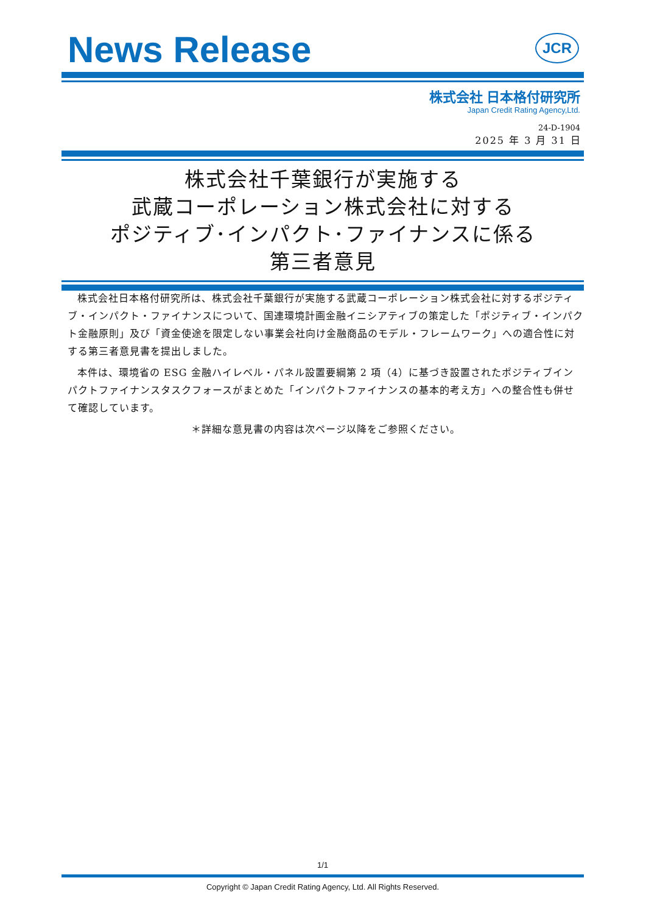News Release
JCR
株式会社 日本格付研究所
Japan Credit Rating Agency,Ltd.
24-D-1904
2025 年 3 月 31 日
株式会社千葉銀行が実施する
武蔵コーポレーション株式会社に対する
ポジティブ･インパクト･ファイナンスに係る
第三者意見
株式会社日本格付研究所は、株式会社千葉銀行が実施する武蔵コーポレーション株式会社に対するポジティブ・インパクト・ファイナンスについて、国連環境計画金融イニシアティブの策定した「ポジティブ・インパクト金融原則」及び「資金使途を限定しない事業会社向け金融商品のモデル・フレームワーク」への適合性に対する第三者意見書を提出しました。
本件は、環境省の ESG 金融ハイレベル・パネル設置要綱第 2 項（4）に基づき設置されたポジティブインパクトファイナンスタスクフォースがまとめた「インパクトファイナンスの基本的考え方」への整合性も併せて確認しています。
＊詳細な意見書の内容は次ページ以降をご参照ください。
1/1
Copyright © Japan Credit Rating Agency, Ltd. All Rights Reserved.